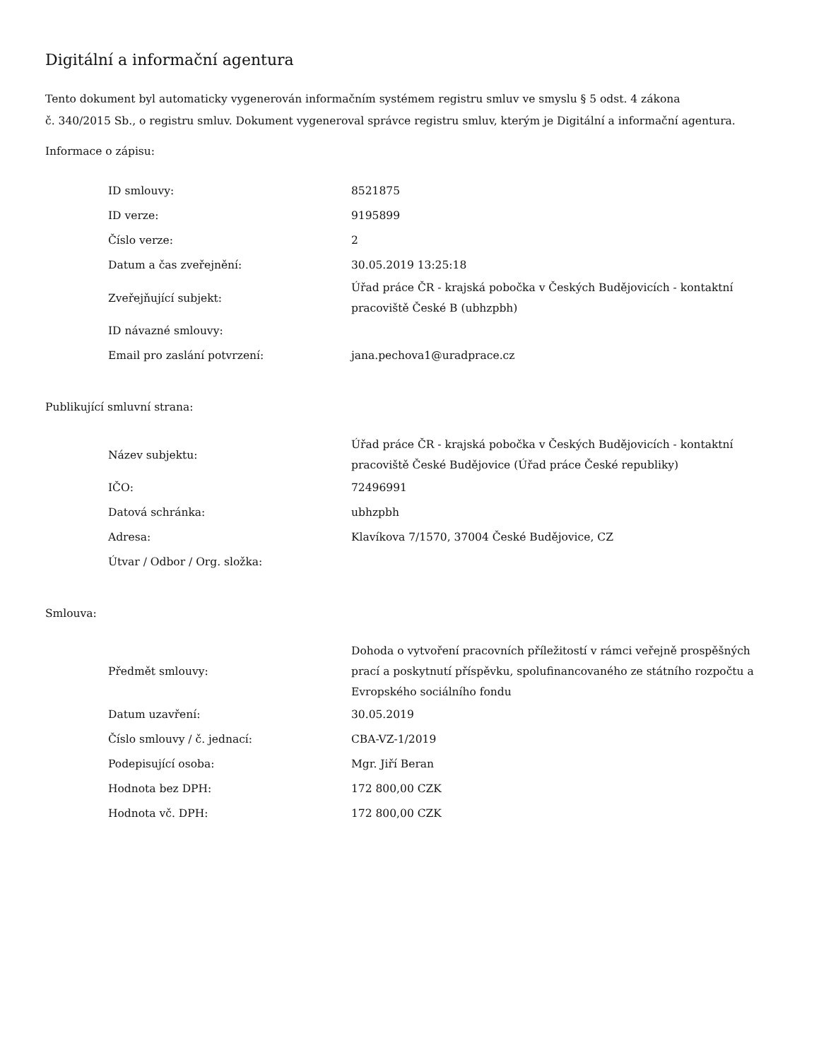Digitální a informační agentura
Tento dokument byl automaticky vygenerován informačním systémem registru smluv ve smyslu § 5 odst. 4 zákona
č. 340/2015 Sb., o registru smluv. Dokument vygeneroval správce registru smluv, kterým je Digitální a informační agentura.
Informace o zápisu:
| ID smlouvy: | 8521875 |
| ID verze: | 9195899 |
| Číslo verze: | 2 |
| Datum a čas zveřejnění: | 30.05.2019 13:25:18 |
| Zveřejňující subjekt: | Úřad práce ČR - krajská pobočka v Českých Budějovicích - kontaktní pracoviště České B (ubhzpbh) |
| ID návazné smlouvy: | |
| Email pro zaslání potvrzení: | jana.pechova1@uradprace.cz |
Publikující smluvní strana:
| Název subjektu: | Úřad práce ČR - krajská pobočka v Českých Budějovicích - kontaktní pracoviště České Budějovice (Úřad práce České republiky) |
| IČO: | 72496991 |
| Datová schránka: | ubhzpbh |
| Adresa: | Klavíkova 7/1570, 37004 České Budějovice, CZ |
| Útvar / Odbor / Org. složka: | |
Smlouva:
| Předmět smlouvy: | Dohoda o vytvoření pracovních příležitostí v rámci veřejně prospěšných prací a poskytnutí příspěvku, spolufinancovaného ze státního rozpočtu a Evropského sociálního fondu |
| Datum uzavření: | 30.05.2019 |
| Číslo smlouvy / č. jednací: | CBA-VZ-1/2019 |
| Podepisující osoba: | Mgr. Jiří Beran |
| Hodnota bez DPH: | 172 800,00 CZK |
| Hodnota vč. DPH: | 172 800,00 CZK |